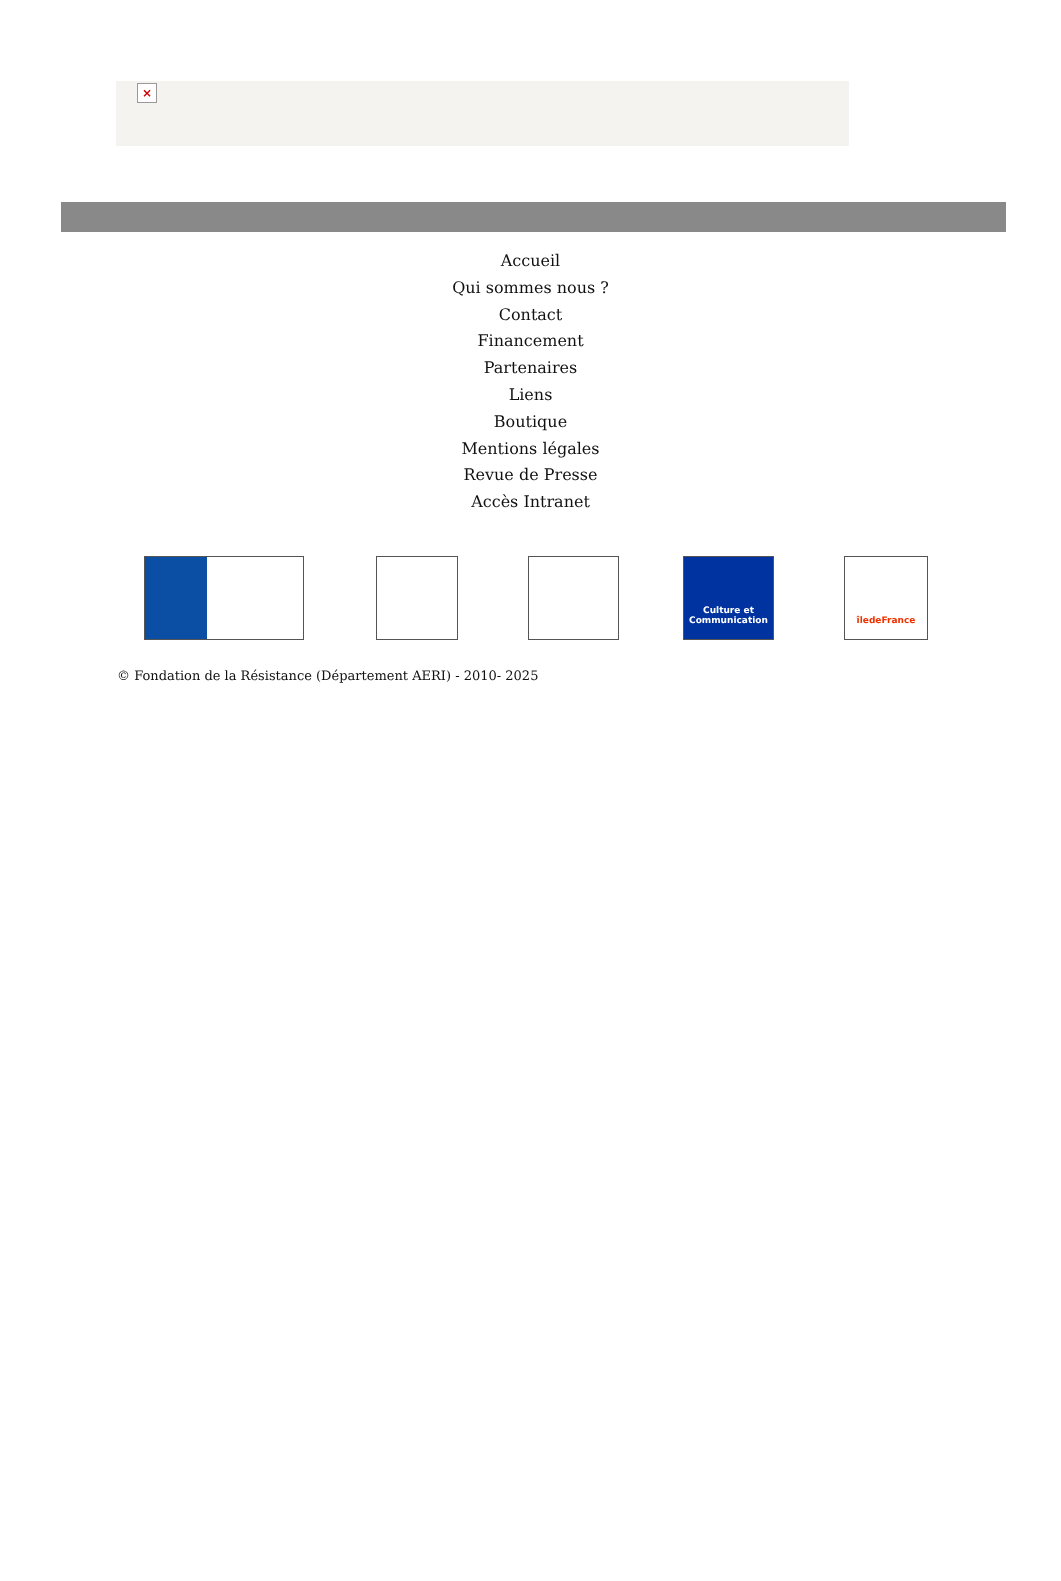×
Accueil
Qui sommes nous ?
Contact
Financement
Partenaires
Liens
Boutique
Mentions légales
Revue de Presse
Accès Intranet
Culture et Communication
îledeFrance
© Fondation de la Résistance (Département AERI) - 2010- 2025